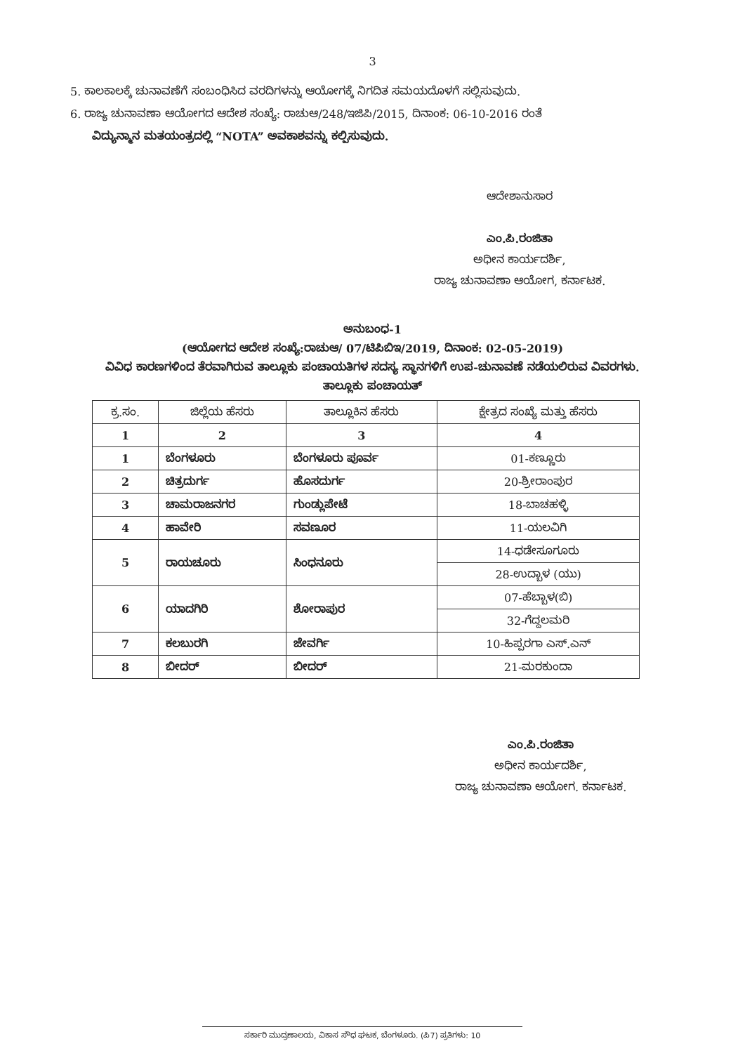3
5. ಕಾಲಕಾಲಕ್ಕೆ ಚುನಾವಣೆಗೆ ಸಂಬಂಧಿಸಿದ ವರದಿಗಳನ್ನು ಆಯೋಗಕ್ಕೆ ನಿಗದಿತ ಸಮಯದೊಳಗೆ ಸಲ್ಲಿಸುವುದು.
6. ರಾಜ್ಯ ಚುನಾವಣಾ ಆಯೋಗದ ಆದೇಶ ಸಂಖ್ಯೆ: ರಾಚುಆ/248/ಇಜಿಪಿ/2015, ದಿನಾಂಕ: 06-10-2016 ರಂತೆ
ವಿದ್ಯುನ್ಮಾನ ಮತಯಂತ್ರದಲ್ಲಿ “NOTA” ಅವಕಾಶವನ್ನು ಕಲ್ಪಿಸುವುದು.
ಆದೇಶಾನುಸಾರ
ಎಂ.ಪಿ.ರಂಜಿತಾ
ಅಧೀನ ಕಾರ್ಯದರ್ಶಿ,
ರಾಜ್ಯ ಚುನಾವಣಾ ಆಯೋಗ, ಕರ್ನಾಟಕ.
ಅನುಬಂಧ-1
(ಆಯೋಗದ ಆದೇಶ ಸಂಖ್ಯೆ:ರಾಚುಆ/ 07/ಟಿಪಿಬಿಇ/2019, ದಿನಾಂಕ: 02-05-2019)
ವಿವಿಧ ಕಾರಣಗಳಿಂದ ತೆರವಾಗಿರುವ ತಾಲ್ಲೂಕು ಪಂಚಾಯತಿಗಳ ಸದಸ್ಯ ಸ್ಥಾನಗಳಿಗೆ ಉಪ-ಚುನಾವಣೆ ನಡೆಯಲಿರುವ ವಿವರಗಳು.
ತಾಲ್ಲೂಕು ಪಂಚಾಯತ್
| ಕ್ರ.ಸಂ. | ಜಿಲ್ಲೆಯ ಹೆಸರು | ತಾಲ್ಲೂಕಿನ ಹೆಸರು | ಕ್ಷೇತ್ರದ ಸಂಖ್ಯೆ ಮತ್ತು ಹೆಸರು |
| --- | --- | --- | --- |
| 1 | 2 | 3 | 4 |
| 1 | ಬೆಂಗಳೂರು | ಬೆಂಗಳೂರು ಪೂರ್ವ | 01-ಕಣ್ಣೂರು |
| 2 | ಚಿತ್ರದುರ್ಗ | ಹೊಸದುರ್ಗ | 20-ಶ್ರೀರಾಂಪುರ |
| 3 | ಚಾಮರಾಜನಗರ | ಗುಂಡ್ಲುಪೇಟೆ | 18-ಬಾಚಹಳ್ಳಿ |
| 4 | ಹಾವೇರಿ | ಸವಣೂರ | 11-ಯಲವಿಗಿ |
| 5 | ರಾಯಚೂರು | ಸಿಂಧನೂರು | 14-ಧಡೇಸೂಗೂರು |
| | | | 28-ಉದ್ಬಾಳ (ಯು) |
| 6 | ಯಾದಗಿರಿ | ಶೋರಾಪುರ | 07-ಹೆಬ್ಬಾಳ(ಬಿ) |
| | | | 32-ಗೆದ್ದಲಮರಿ |
| 7 | ಕಲಬುರಗಿ | ಜೇವರ್ಗಿ | 10-ಹಿಪ್ಪರಗಾ ಎಸ್.ಎನ್ |
| 8 | ಬೀದರ್ | ಬೀದರ್ | 21-ಮರಕುಂದಾ |
ಎಂ.ಪಿ.ರಂಜಿತಾ
ಅಧೀನ ಕಾರ್ಯದರ್ಶಿ,
ರಾಜ್ಯ ಚುನಾವಣಾ ಆಯೋಗ. ಕರ್ನಾಟಕ.
ಸರ್ಕಾರಿ ಮುದ್ರಣಾಲಯ, ವಿಕಾಸ ಸೌಧ ಘಟಕ, ಬೆಂಗಳೂರು. (ಪಿ7) ಪ್ರತಿಗಳು: 10